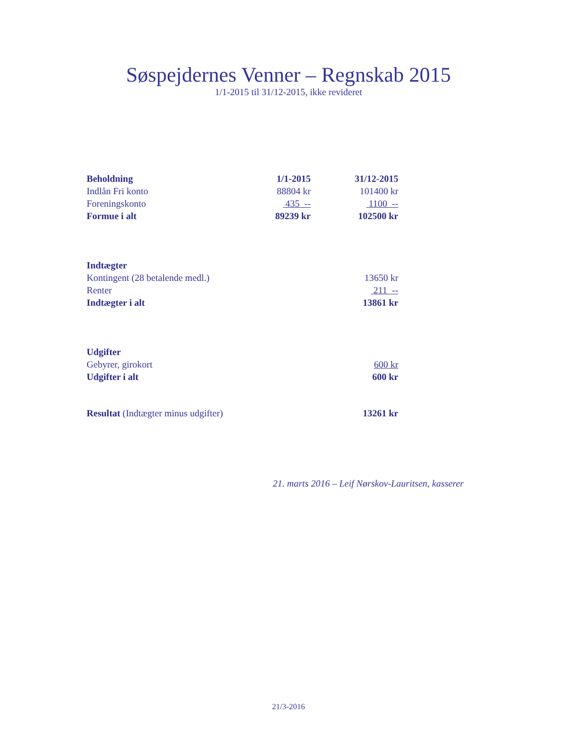Søspejdernes Venner – Regnskab 2015
1/1-2015 til 31/12-2015, ikke revideret
| Beholdning | 1/1-2015 | 31/12-2015 |
| Indlån Fri konto | 88804 kr | 101400 kr |
| Foreningskonto | 435 -- | 1100 -- |
| Formue i alt | 89239 kr | 102500 kr |
| Indtægter | | |
| Kontingent (28 betalende medl.) | | 13650 kr |
| Renter | | 211 -- |
| Indtægter i alt | | 13861 kr |
| Udgifter | | |
| Gebyrer, girokort | | 600 kr |
| Udgifter i alt | | 600 kr |
| Resultat (Indtægter minus udgifter) | | 13261 kr |
21. marts 2016 – Leif Nørskov-Lauritsen, kasserer
21/3-2016